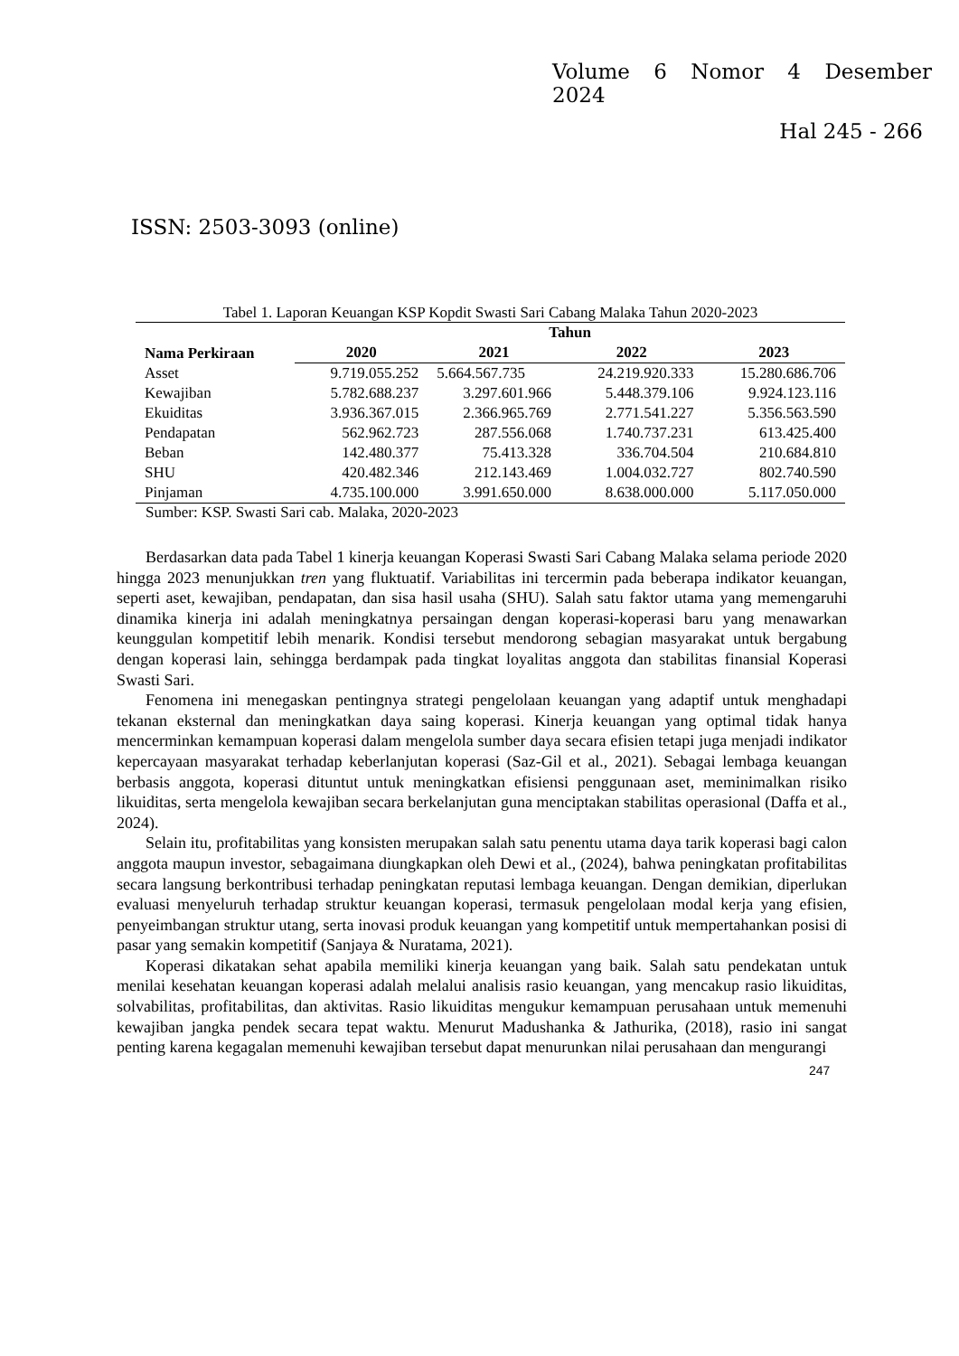Volume 6 Nomor 4 Desember
2024
Hal 245 - 266
ISSN: 2503-3093 (online)
Tabel 1. Laporan Keuangan KSP Kopdit Swasti Sari Cabang Malaka Tahun 2020-2023
| Nama Perkiraan | Tahun | | | |
| --- | --- | --- | --- | --- |
| | 2020 | 2021 | 2022 | 2023 |
| Asset | 9.719.055.252 | 5.664.567.735 | 24.219.920.333 | 15.280.686.706 |
| Kewajiban | 5.782.688.237 | 3.297.601.966 | 5.448.379.106 | 9.924.123.116 |
| Ekuiditas | 3.936.367.015 | 2.366.965.769 | 2.771.541.227 | 5.356.563.590 |
| Pendapatan | 562.962.723 | 287.556.068 | 1.740.737.231 | 613.425.400 |
| Beban | 142.480.377 | 75.413.328 | 336.704.504 | 210.684.810 |
| SHU | 420.482.346 | 212.143.469 | 1.004.032.727 | 802.740.590 |
| Pinjaman | 4.735.100.000 | 3.991.650.000 | 8.638.000.000 | 5.117.050.000 |
Sumber: KSP. Swasti Sari cab. Malaka, 2020-2023
Berdasarkan data pada Tabel 1 kinerja keuangan Koperasi Swasti Sari Cabang Malaka selama periode 2020 hingga 2023 menunjukkan tren yang fluktuatif. Variabilitas ini tercermin pada beberapa indikator keuangan, seperti aset, kewajiban, pendapatan, dan sisa hasil usaha (SHU). Salah satu faktor utama yang memengaruhi dinamika kinerja ini adalah meningkatnya persaingan dengan koperasi-koperasi baru yang menawarkan keunggulan kompetitif lebih menarik. Kondisi tersebut mendorong sebagian masyarakat untuk bergabung dengan koperasi lain, sehingga berdampak pada tingkat loyalitas anggota dan stabilitas finansial Koperasi Swasti Sari.
Fenomena ini menegaskan pentingnya strategi pengelolaan keuangan yang adaptif untuk menghadapi tekanan eksternal dan meningkatkan daya saing koperasi. Kinerja keuangan yang optimal tidak hanya mencerminkan kemampuan koperasi dalam mengelola sumber daya secara efisien tetapi juga menjadi indikator kepercayaan masyarakat terhadap keberlanjutan koperasi (Saz-Gil et al., 2021). Sebagai lembaga keuangan berbasis anggota, koperasi dituntut untuk meningkatkan efisiensi penggunaan aset, meminimalkan risiko likuiditas, serta mengelola kewajiban secara berkelanjutan guna menciptakan stabilitas operasional (Daffa et al., 2024).
Selain itu, profitabilitas yang konsisten merupakan salah satu penentu utama daya tarik koperasi bagi calon anggota maupun investor, sebagaimana diungkapkan oleh Dewi et al., (2024), bahwa peningkatan profitabilitas secara langsung berkontribusi terhadap peningkatan reputasi lembaga keuangan. Dengan demikian, diperlukan evaluasi menyeluruh terhadap struktur keuangan koperasi, termasuk pengelolaan modal kerja yang efisien, penyeimbangan struktur utang, serta inovasi produk keuangan yang kompetitif untuk mempertahankan posisi di pasar yang semakin kompetitif (Sanjaya & Nuratama, 2021).
Koperasi dikatakan sehat apabila memiliki kinerja keuangan yang baik. Salah satu pendekatan untuk menilai kesehatan keuangan koperasi adalah melalui analisis rasio keuangan, yang mencakup rasio likuiditas, solvabilitas, profitabilitas, dan aktivitas. Rasio likuiditas mengukur kemampuan perusahaan untuk memenuhi kewajiban jangka pendek secara tepat waktu. Menurut Madushanka & Jathurika, (2018), rasio ini sangat penting karena kegagalan memenuhi kewajiban tersebut dapat menurunkan nilai perusahaan dan mengurangi
247